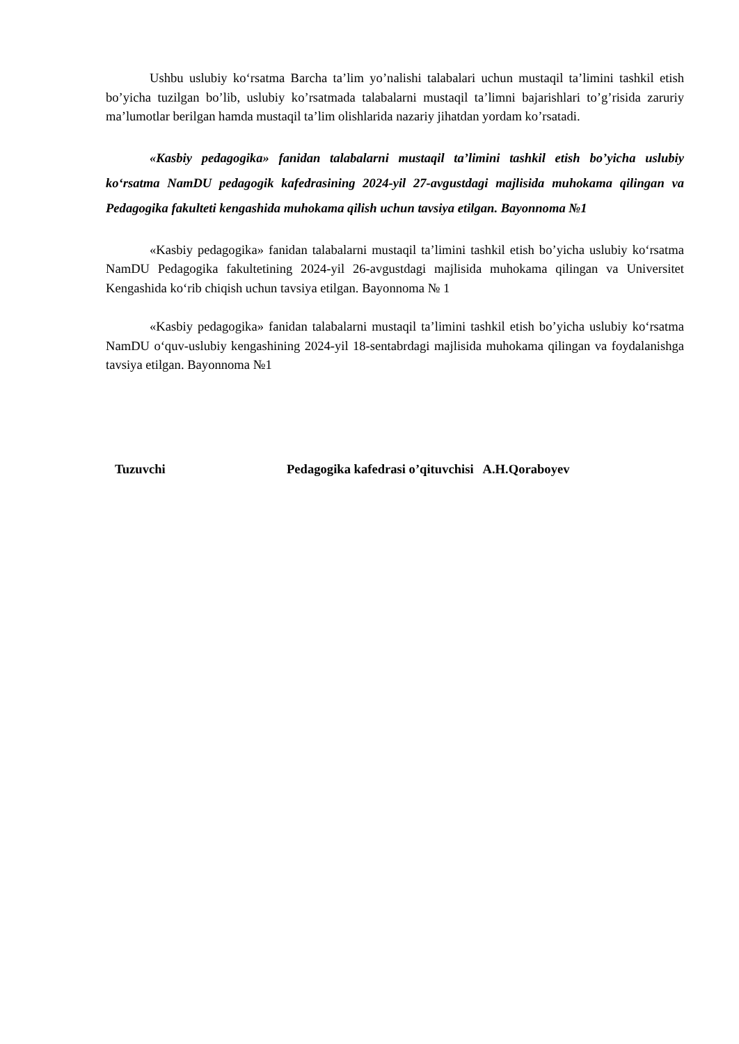Ushbu uslubiy ko‘rsatma Barcha ta’lim yo’nalishi talabalari uchun mustaqil ta’limini tashkil etish bo’yicha tuzilgan bo’lib, uslubiy ko’rsatmada talabalarni mustaqil ta’limni bajarishlari to’g’risida zaruriy ma’lumotlar berilgan hamda mustaqil ta’lim olishlarida nazariy jihatdan yordam ko’rsatadi.
«Kasbiy pedagogika» fanidan talabalarni mustaqil ta’limini tashkil etish bo’yicha uslubiy ko‘rsatma NamDU pedagogik kafedrasining 2024-yil 27-avgustdagi majlisida muhokama qilingan va Pedagogika fakulteti kengashida muhokama qilish uchun tavsiya etilgan. Bayonnoma №1
«Kasbiy pedagogika» fanidan talabalarni mustaqil ta’limini tashkil etish bo’yicha uslubiy ko‘rsatma NamDU Pedagogika fakultetining 2024-yil 26-avgustdagi majlisida muhokama qilingan va Universitet Kengashida ko‘rib chiqish uchun tavsiya etilgan. Bayonnoma № 1
«Kasbiy pedagogika» fanidan talabalarni mustaqil ta’limini tashkil etish bo’yicha uslubiy ko‘rsatma NamDU o‘quv-uslubiy kengashining 2024-yil 18-sentabrdagi majlisida muhokama qilingan va foydalanishga tavsiya etilgan. Bayonnoma №1
Tuzuvchi Pedagogika kafedrasi o’qituvchisi A.H.Qoraboyev